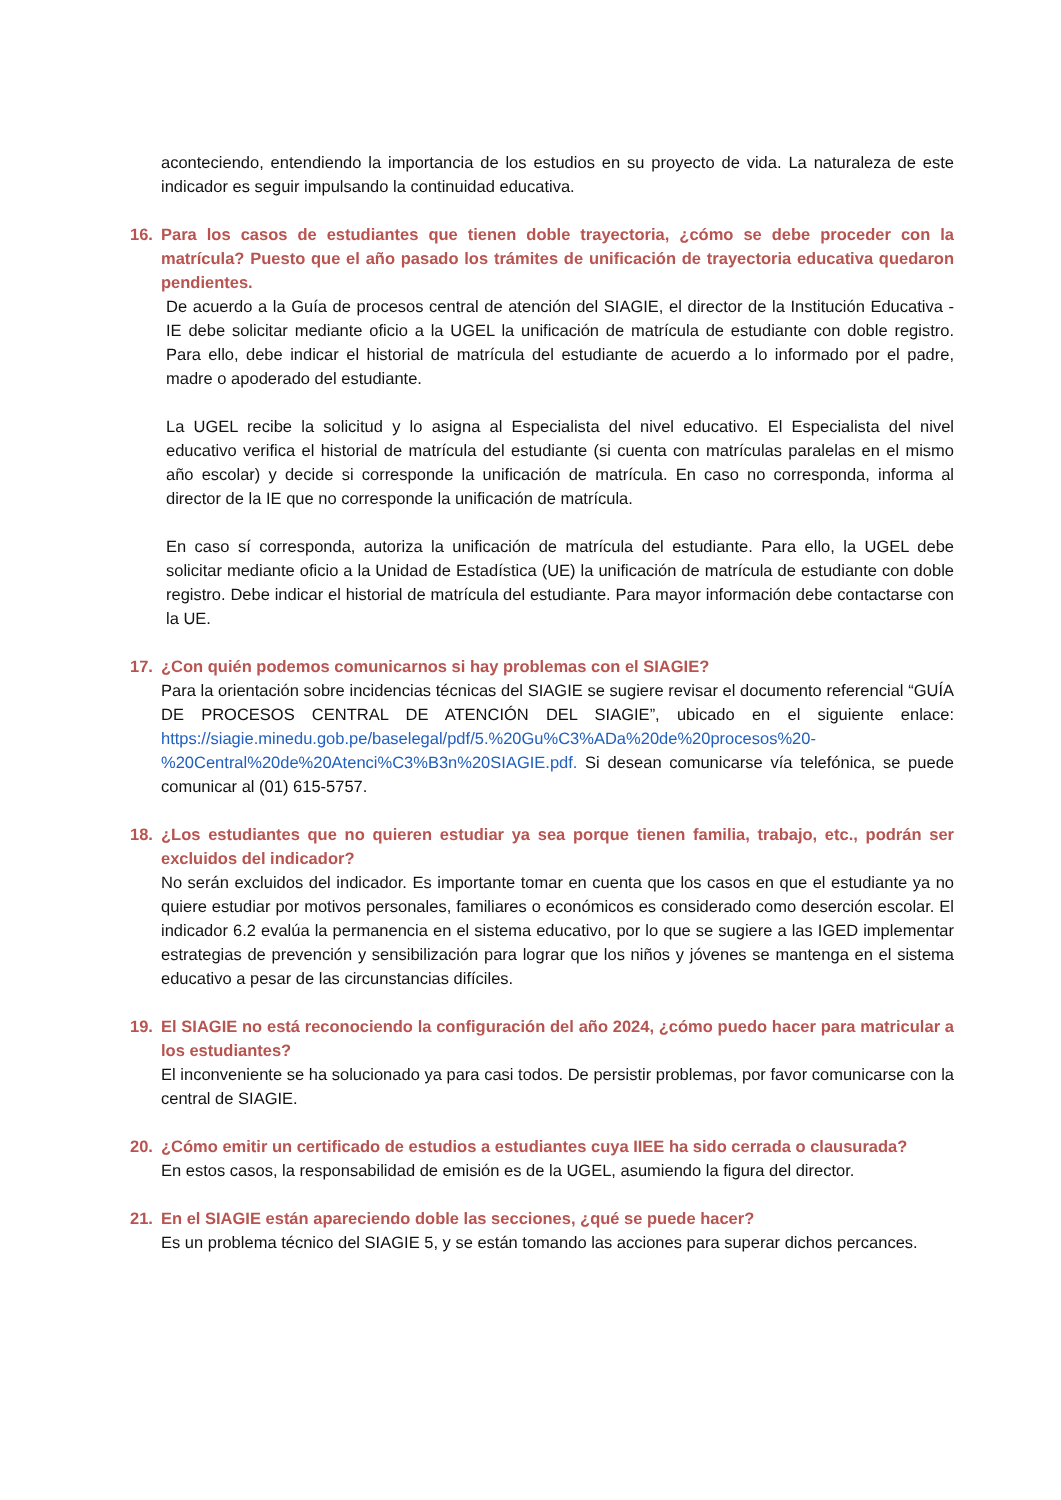aconteciendo, entendiendo la importancia de los estudios en su proyecto de vida. La naturaleza de este indicador es seguir impulsando la continuidad educativa.
16. Para los casos de estudiantes que tienen doble trayectoria, ¿cómo se debe proceder con la matrícula? Puesto que el año pasado los trámites de unificación de trayectoria educativa quedaron pendientes.
De acuerdo a la Guía de procesos central de atención del SIAGIE, el director de la Institución Educativa - IE debe solicitar mediante oficio a la UGEL la unificación de matrícula de estudiante con doble registro. Para ello, debe indicar el historial de matrícula del estudiante de acuerdo a lo informado por el padre, madre o apoderado del estudiante.
La UGEL recibe la solicitud y lo asigna al Especialista del nivel educativo. El Especialista del nivel educativo verifica el historial de matrícula del estudiante (si cuenta con matrículas paralelas en el mismo año escolar) y decide si corresponde la unificación de matrícula. En caso no corresponda, informa al director de la IE que no corresponde la unificación de matrícula.
En caso sí corresponda, autoriza la unificación de matrícula del estudiante. Para ello, la UGEL debe solicitar mediante oficio a la Unidad de Estadística (UE) la unificación de matrícula de estudiante con doble registro. Debe indicar el historial de matrícula del estudiante. Para mayor información debe contactarse con la UE.
17. ¿Con quién podemos comunicarnos si hay problemas con el SIAGIE?
Para la orientación sobre incidencias técnicas del SIAGIE se sugiere revisar el documento referencial “GUÍA DE PROCESOS CENTRAL DE ATENCIÓN DEL SIAGIE”, ubicado en el siguiente enlace: https://siagie.minedu.gob.pe/baselegal/pdf/5.%20Gu%C3%ADa%20de%20procesos%20-%20Central%20de%20Atenci%C3%B3n%20SIAGIE.pdf. Si desean comunicarse vía telefónica, se puede comunicar al (01) 615-5757.
18. ¿Los estudiantes que no quieren estudiar ya sea porque tienen familia, trabajo, etc., podrán ser excluidos del indicador?
No serán excluidos del indicador. Es importante tomar en cuenta que los casos en que el estudiante ya no quiere estudiar por motivos personales, familiares o económicos es considerado como deserción escolar. El indicador 6.2 evalúa la permanencia en el sistema educativo, por lo que se sugiere a las IGED implementar estrategias de prevención y sensibilización para lograr que los niños y jóvenes se mantenga en el sistema educativo a pesar de las circunstancias difíciles.
19. El SIAGIE no está reconociendo la configuración del año 2024, ¿cómo puedo hacer para matricular a los estudiantes?
El inconveniente se ha solucionado ya para casi todos. De persistir problemas, por favor comunicarse con la central de SIAGIE.
20. ¿Cómo emitir un certificado de estudios a estudiantes cuya IIEE ha sido cerrada o clausurada?
En estos casos, la responsabilidad de emisión es de la UGEL, asumiendo la figura del director.
21. En el SIAGIE están apareciendo doble las secciones, ¿qué se puede hacer?
Es un problema técnico del SIAGIE 5, y se están tomando las acciones para superar dichos percances.